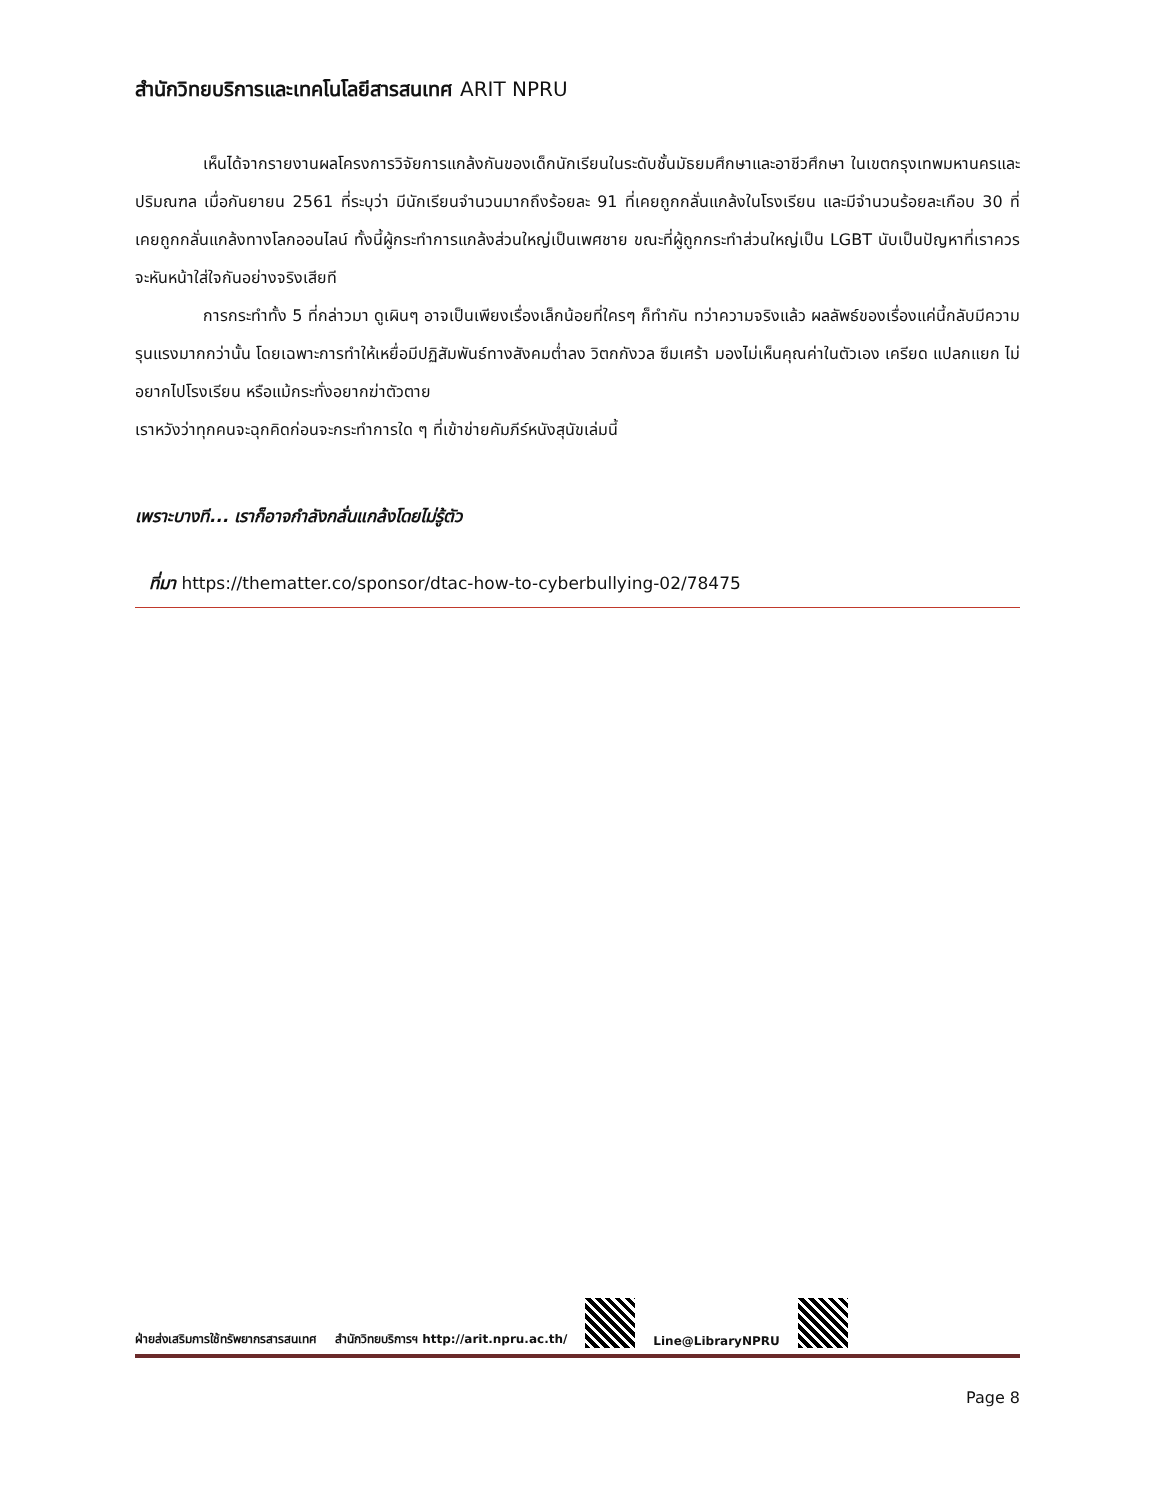สำนักวิทยบริการและเทคโนโลยีสารสนเทศ ARIT NPRU
เห็นได้จากรายงานผลโครงการวิจัยการแกล้งกันของเด็กนักเรียนในระดับชั้นมัธยมศึกษาและอาชีวศึกษา ในเขตกรุงเทพมหานครและปริมณฑล เมื่อกันยายน 2561 ที่ระบุว่า มีนักเรียนจำนวนมากถึงร้อยละ 91 ที่เคยถูกกลั่นแกล้งในโรงเรียน และมีจำนวนร้อยละเกือบ 30 ที่เคยถูกกลั่นแกล้งทางโลกออนไลน์ ทั้งนี้ผู้กระทำการแกล้งส่วนใหญ่เป็นเพศชาย ขณะที่ผู้ถูกกระทำส่วนใหญ่เป็น LGBT นับเป็นปัญหาที่เราควรจะหันหน้าใส่ใจกันอย่างจริงเสียที
การกระทำทั้ง 5 ที่กล่าวมา ดูเผินๆ อาจเป็นเพียงเรื่องเล็กน้อยที่ใครๆ ก็ทำกัน ทว่าความจริงแล้ว ผลลัพธ์ของเรื่องแค่นี้กลับมีความรุนแรงมากกว่านั้น โดยเฉพาะการทำให้เหยื่อมีปฏิสัมพันธ์ทางสังคมต่ำลง วิตกกังวล ซึมเศร้า มองไม่เห็นคุณค่าในตัวเอง เครียด แปลกแยก ไม่อยากไปโรงเรียน หรือแม้กระทั่งอยากฆ่าตัวตาย
เราหวังว่าทุกคนจะฉุกคิดก่อนจะกระทำการใด ๆ ที่เข้าข่ายคัมภีร์หนังสุนัขเล่มนี้
เพราะบางที... เราก็อาจกำลังกลั่นแกล้งโดยไม่รู้ตัว
ที่มา https://thematter.co/sponsor/dtac-how-to-cyberbullying-02/78475
ฝ่ายส่งเสริมการใช้ทรัพยากรสารสนเทศ สำนักวิทยบริการฯ http://arit.npru.ac.th/
Line@LibraryNPRU
Page 8